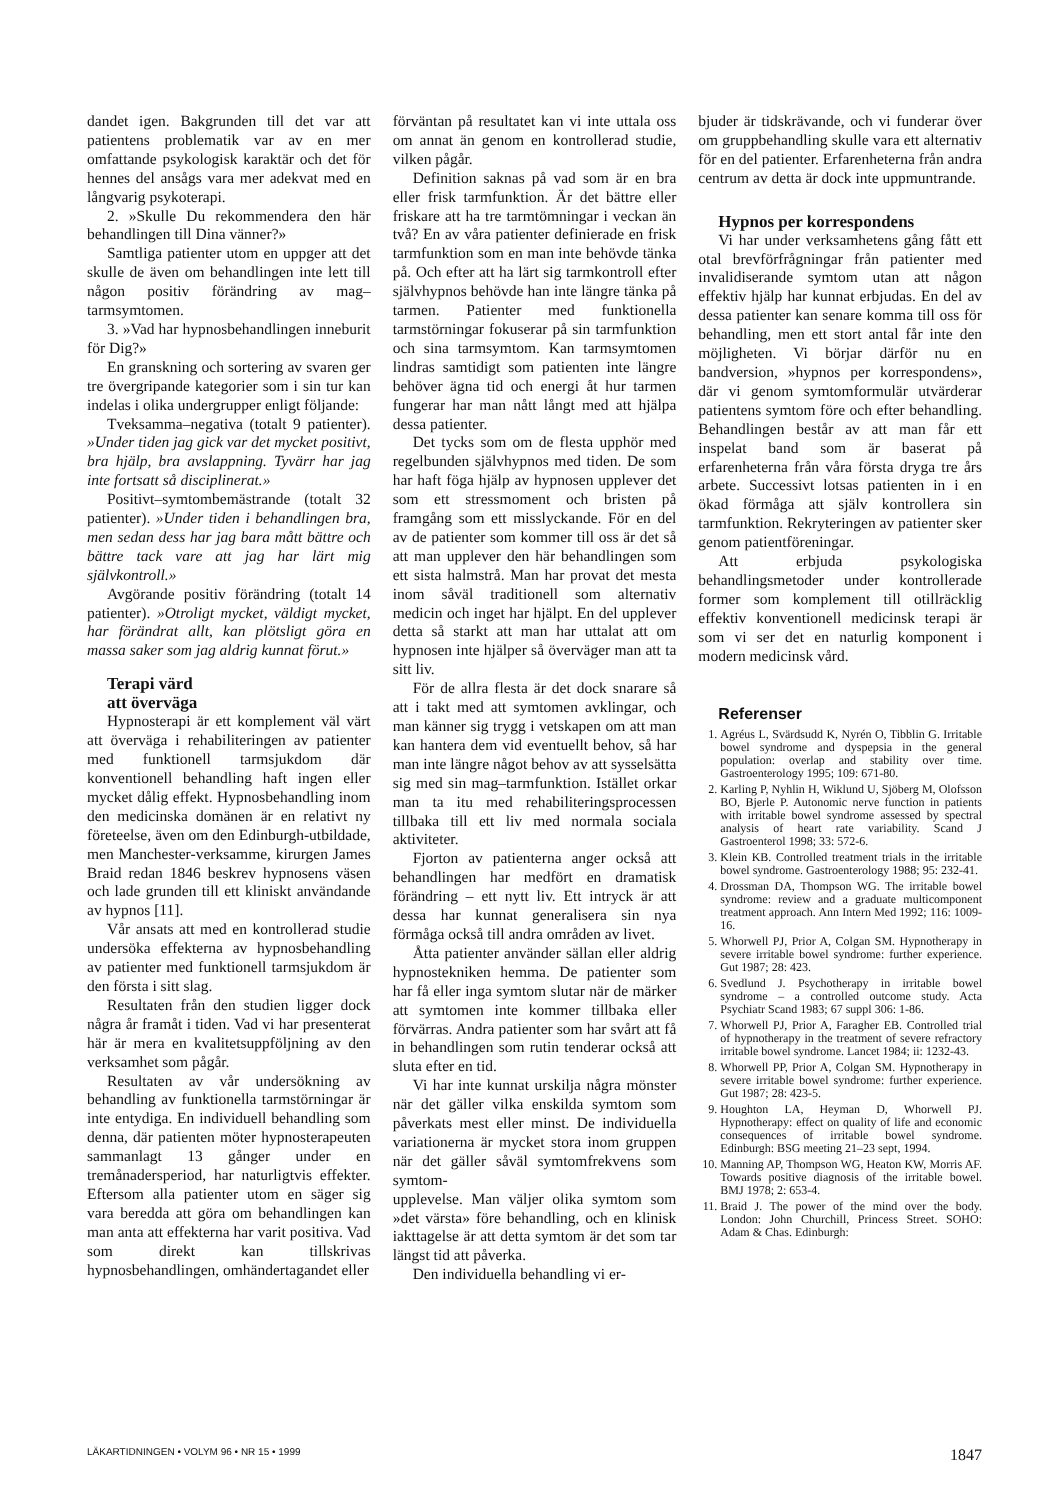dandet igen. Bakgrunden till det var att patientens problematik var av en mer omfattande psykologisk karaktär och det för hennes del ansågs vara mer adekvat med en långvarig psykoterapi.
2. »Skulle Du rekommendera den här behandlingen till Dina vänner?»
Samtliga patienter utom en uppger att det skulle de även om behandlingen inte lett till någon positiv förändring av mag–tarmsymtomen.
3. »Vad har hypnosbehandlingen inneburit för Dig?»
En granskning och sortering av svaren ger tre övergripande kategorier som i sin tur kan indelas i olika undergrupper enligt följande:
Tveksamma–negativa (totalt 9 patienter). »Under tiden jag gick var det mycket positivt, bra hjälp, bra avslappning. Tyvärr har jag inte fortsatt så disciplinerat.»
Positivt–symtombemästrande (totalt 32 patienter). »Under tiden i behandlingen bra, men sedan dess har jag bara mått bättre och bättre tack vare att jag har lärt mig självkontroll.»
Avgörande positiv förändring (totalt 14 patienter). »Otroligt mycket, väldigt mycket, har förändrat allt, kan plötsligt göra en massa saker som jag aldrig kunnat förut.»
Terapi värd
att överväga
Hypnosterapi är ett komplement väl värt att överväga i rehabiliteringen av patienter med funktionell tarmsjukdom där konventionell behandling haft ingen eller mycket dålig effekt. Hypnosbehandling inom den medicinska domänen är en relativt ny företeelse, även om den Edinburgh-utbildade, men Manchester-verksamme, kirurgen James Braid redan 1846 beskrev hypnosens väsen och lade grunden till ett kliniskt användande av hypnos [11].
Vår ansats att med en kontrollerad studie undersöka effekterna av hypnosbehandling av patienter med funktionell tarmsjukdom är den första i sitt slag.
Resultaten från den studien ligger dock några år framåt i tiden. Vad vi har presenterat här är mera en kvalitetsuppföljning av den verksamhet som pågår.
Resultaten av vår undersökning av behandling av funktionella tarmstörningar är inte entydiga. En individuell behandling som denna, där patienten möter hypnosterapeuten sammanlagt 13 gånger under en tremånadersperiod, har naturligtvis effekter. Eftersom alla patienter utom en säger sig vara beredda att göra om behandlingen kan man anta att effekterna har varit positiva. Vad som direkt kan tillskrivas hypnosbehandlingen, omhändertagandet eller
förväntan på resultatet kan vi inte uttala oss om annat än genom en kontrollerad studie, vilken pågår.
Definition saknas på vad som är en bra eller frisk tarmfunktion. Är det bättre eller friskare att ha tre tarmtömningar i veckan än två? En av våra patienter definierade en frisk tarmfunktion som en man inte behövde tänka på. Och efter att ha lärt sig tarmkontroll efter självhypnos behövde han inte längre tänka på tarmen. Patienter med funktionella tarmstörningar fokuserar på sin tarmfunktion och sina tarmsymtom. Kan tarmsymtomen lindras samtidigt som patienten inte längre behöver ägna tid och energi åt hur tarmen fungerar har man nått långt med att hjälpa dessa patienter.
Det tycks som om de flesta upphör med regelbunden självhypnos med tiden. De som har haft föga hjälp av hypnosen upplever det som ett stressmoment och bristen på framgång som ett misslyckande. För en del av de patienter som kommer till oss är det så att man upplever den här behandlingen som ett sista halmstrå. Man har provat det mesta inom såväl traditionell som alternativ medicin och inget har hjälpt. En del upplever detta så starkt att man har uttalat att om hypnosen inte hjälper så överväger man att ta sitt liv.
För de allra flesta är det dock snarare så att i takt med att symtomen avklingar, och man känner sig trygg i vetskapen om att man kan hantera dem vid eventuellt behov, så har man inte längre något behov av att sysselsätta sig med sin mag–tarmfunktion. Istället orkar man ta itu med rehabiliteringsprocessen tillbaka till ett liv med normala sociala aktiviteter.
Fjorton av patienterna anger också att behandlingen har medfört en dramatisk förändring – ett nytt liv. Ett intryck är att dessa har kunnat generalisera sin nya förmåga också till andra områden av livet.
Åtta patienter använder sällan eller aldrig hypnostekniken hemma. De patienter som har få eller inga symtom slutar när de märker att symtomen inte kommer tillbaka eller förvärras. Andra patienter som har svårt att få in behandlingen som rutin tenderar också att sluta efter en tid.
Vi har inte kunnat urskilja några mönster när det gäller vilka enskilda symtom som påverkats mest eller minst. De individuella variationerna är mycket stora inom gruppen när det gäller såväl symtomfrekvens som symtom-
upplevelse. Man väljer olika symtom som »det värsta» före behandling, och en klinisk iakttagelse är att detta symtom är det som tar längst tid att påverka.
Den individuella behandling vi er-
bjuder är tidskrävande, och vi funderar över om gruppbehandling skulle vara ett alternativ för en del patienter. Erfarenheterna från andra centrum av detta är dock inte uppmuntrande.
Hypnos per korrespondens
Vi har under verksamhetens gång fått ett otal brevförfrågningar från patienter med invalidiserande symtom utan att någon effektiv hjälp har kunnat erbjudas. En del av dessa patienter kan senare komma till oss för behandling, men ett stort antal får inte den möjligheten. Vi börjar därför nu en bandversion, »hypnos per korrespondens», där vi genom symtomformulär utvärderar patientens symtom före och efter behandling. Behandlingen består av att man får ett inspelat band som är baserat på erfarenheterna från våra första dryga tre års arbete. Successivt lotsas patienten in i en ökad förmåga att själv kontrollera sin tarmfunktion. Rekryteringen av patienter sker genom patientföreningar.
Att erbjuda psykologiska behandlingsmetoder under kontrollerade former som komplement till otillräcklig effektiv konventionell medicinsk terapi är som vi ser det en naturlig komponent i modern medicinsk vård.
Referenser
1. Agréus L, Svärdsudd K, Nyrén O, Tibblin G. Irritable bowel syndrome and dyspepsia in the general population: overlap and stability over time. Gastroenterology 1995; 109: 671-80.
2. Karling P, Nyhlin H, Wiklund U, Sjöberg M, Olofsson BO, Bjerle P. Autonomic nerve function in patients with irritable bowel syndrome assessed by spectral analysis of heart rate variability. Scand J Gastroenterol 1998; 33: 572-6.
3. Klein KB. Controlled treatment trials in the irritable bowel syndrome. Gastroenterology 1988; 95: 232-41.
4. Drossman DA, Thompson WG. The irritable bowel syndrome: review and a graduate multicomponent treatment approach. Ann Intern Med 1992; 116: 1009-16.
5. Whorwell PJ, Prior A, Colgan SM. Hypnotherapy in severe irritable bowel syndrome: further experience. Gut 1987; 28: 423.
6. Svedlund J. Psychotherapy in irritable bowel syndrome – a controlled outcome study. Acta Psychiatr Scand 1983; 67 suppl 306: 1-86.
7. Whorwell PJ, Prior A, Faragher EB. Controlled trial of hypnotherapy in the treatment of severe refractory irritable bowel syndrome. Lancet 1984; ii: 1232-43.
8. Whorwell PP, Prior A, Colgan SM. Hypnotherapy in severe irritable bowel syndrome: further experience. Gut 1987; 28: 423-5.
9. Houghton LA, Heyman D, Whorwell PJ. Hypnotherapy: effect on quality of life and economic consequences of irritable bowel syndrome. Edinburgh: BSG meeting 21–23 sept, 1994.
10. Manning AP, Thompson WG, Heaton KW, Morris AF. Towards positive diagnosis of the irritable bowel. BMJ 1978; 2: 653-4.
11. Braid J. The power of the mind over the body. London: John Churchill, Princess Street. SOHO: Adam & Chas. Edinburgh:
LÄKARTIDNINGEN • VOLYM 96 • NR 15 • 1999 1847